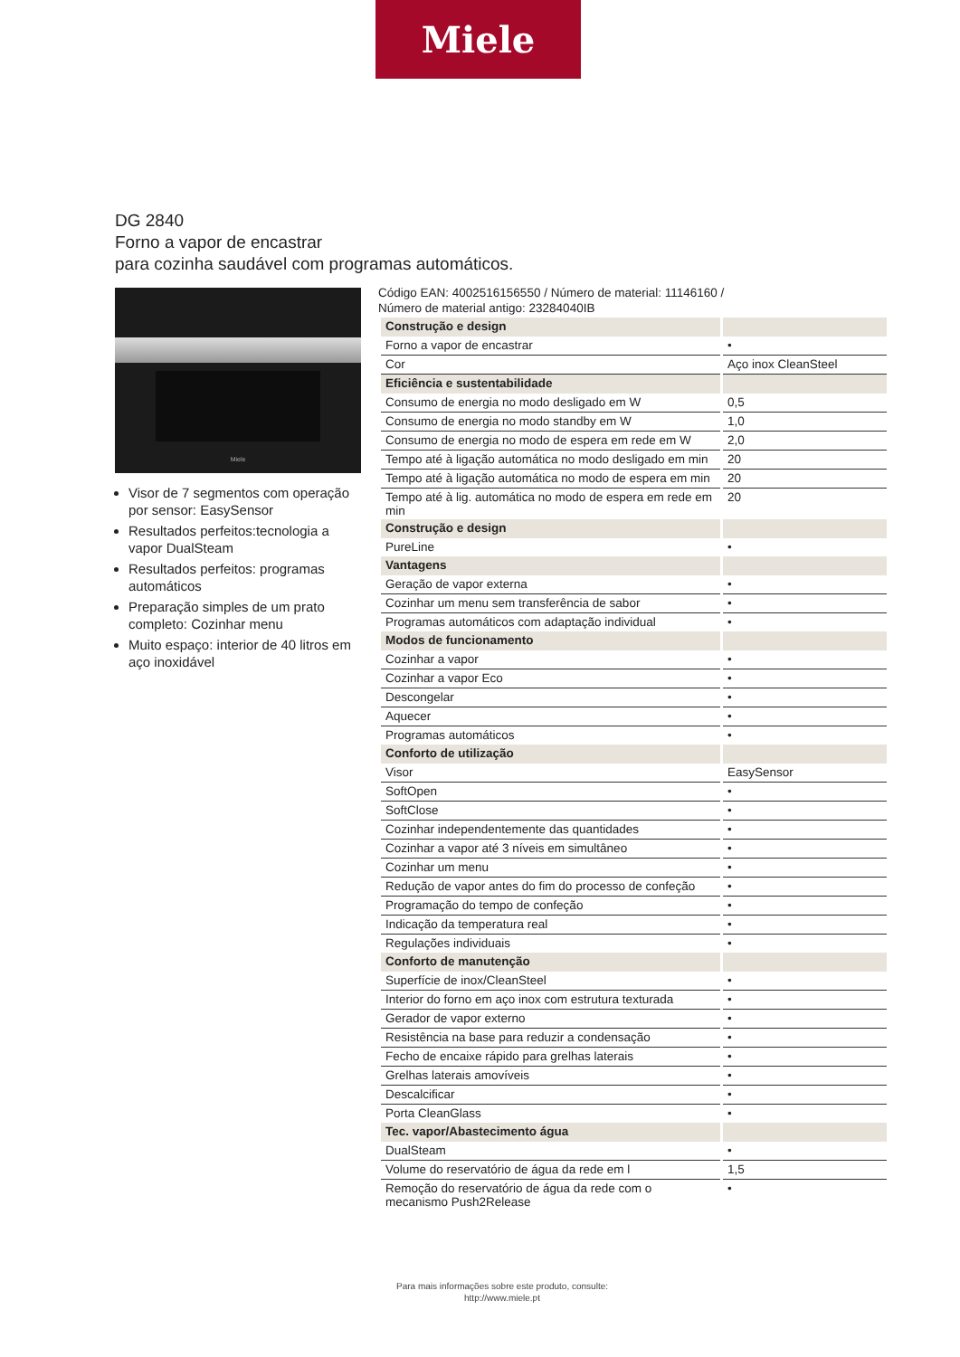Miele
DG 2840
Forno a vapor de encastrar
para cozinha saudável com programas automáticos.
Miele
Visor de 7 segmentos com operação por sensor: EasySensor
Resultados perfeitos:tecnologia a vapor DualSteam
Resultados perfeitos: programas automáticos
Preparação simples de um prato completo: Cozinhar menu
Muito espaço: interior de 40 litros em aço inoxidável
Código EAN: 4002516156550 / Número de material: 11146160 /
Número de material antigo: 23284040IB
| Construção e design | |
| Forno a vapor de encastrar | • |
| Cor | Aço inox CleanSteel |
| Eficiência e sustentabilidade | |
| Consumo de energia no modo desligado em W | 0,5 |
| Consumo de energia no modo standby em W | 1,0 |
| Consumo de energia no modo de espera em rede em W | 2,0 |
| Tempo até à ligação automática no modo desligado em min | 20 |
| Tempo até à ligação automática no modo de espera em min | 20 |
| Tempo até à lig. automática no modo de espera em rede em min | 20 |
| Construção e design | |
| PureLine | • |
| Vantagens | |
| Geração de vapor externa | • |
| Cozinhar um menu sem transferência de sabor | • |
| Programas automáticos com adaptação individual | • |
| Modos de funcionamento | |
| Cozinhar a vapor | • |
| Cozinhar a vapor Eco | • |
| Descongelar | • |
| Aquecer | • |
| Programas automáticos | • |
| Conforto de utilização | |
| Visor | EasySensor |
| SoftOpen | • |
| SoftClose | • |
| Cozinhar independentemente das quantidades | • |
| Cozinhar a vapor até 3 níveis em simultâneo | • |
| Cozinhar um menu | • |
| Redução de vapor antes do fim do processo de confeção | • |
| Programação do tempo de confeção | • |
| Indicação da temperatura real | • |
| Regulações individuais | • |
| Conforto de manutenção | |
| Superfície de inox/CleanSteel | • |
| Interior do forno em aço inox com estrutura texturada | • |
| Gerador de vapor externo | • |
| Resistência na base para reduzir a condensação | • |
| Fecho de encaixe rápido para grelhas laterais | • |
| Grelhas laterais amovíveis | • |
| Descalcificar | • |
| Porta CleanGlass | • |
| Tec. vapor/Abastecimento água | |
| DualSteam | • |
| Volume do reservatório de água da rede em l | 1,5 |
| Remoção do reservatório de água da rede com o mecanismo Push2Release | • |
Para mais informações sobre este produto, consulte:
http://www.miele.pt